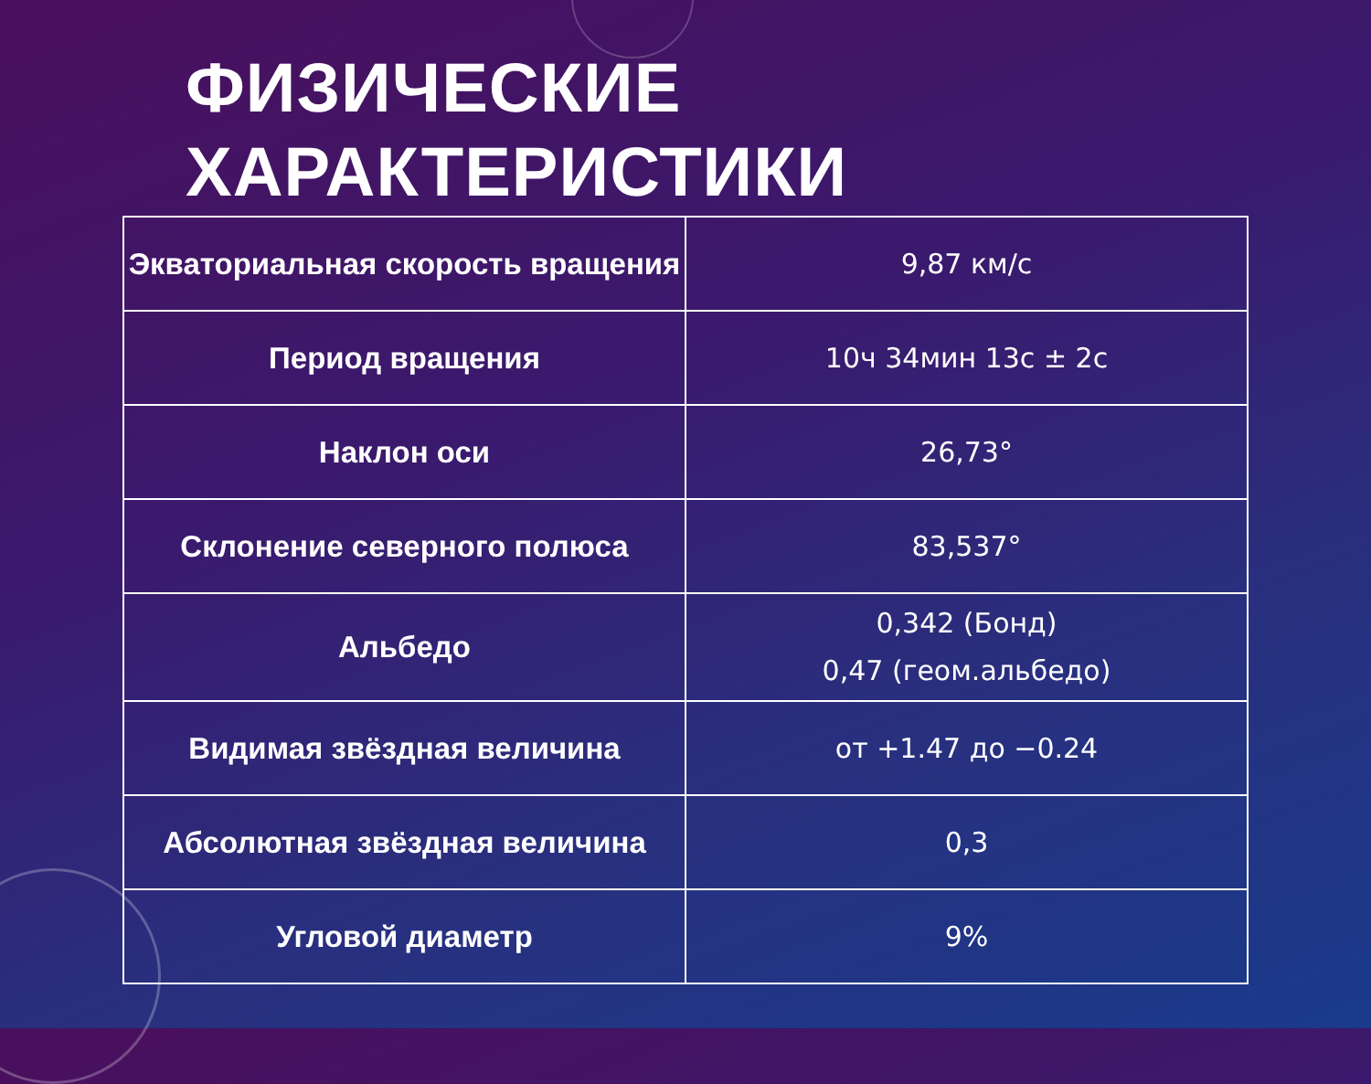ФИЗИЧЕСКИЕ
ХАРАКТЕРИСТИКИ
| Экваториальная скорость вращения | 9,87 км/с |
| Период вращения | 10ч 34мин 13с ± 2с |
| Наклон оси | 26,73° |
| Склонение северного полюса | 83,537° |
| Альбедо | 0,342 (Бонд) 0,47 (геом.альбедо) |
| Видимая звёздная величина | от +1.47 до −0.24 |
| Абсолютная звёздная величина | 0,3 |
| Угловой диаметр | 9% |